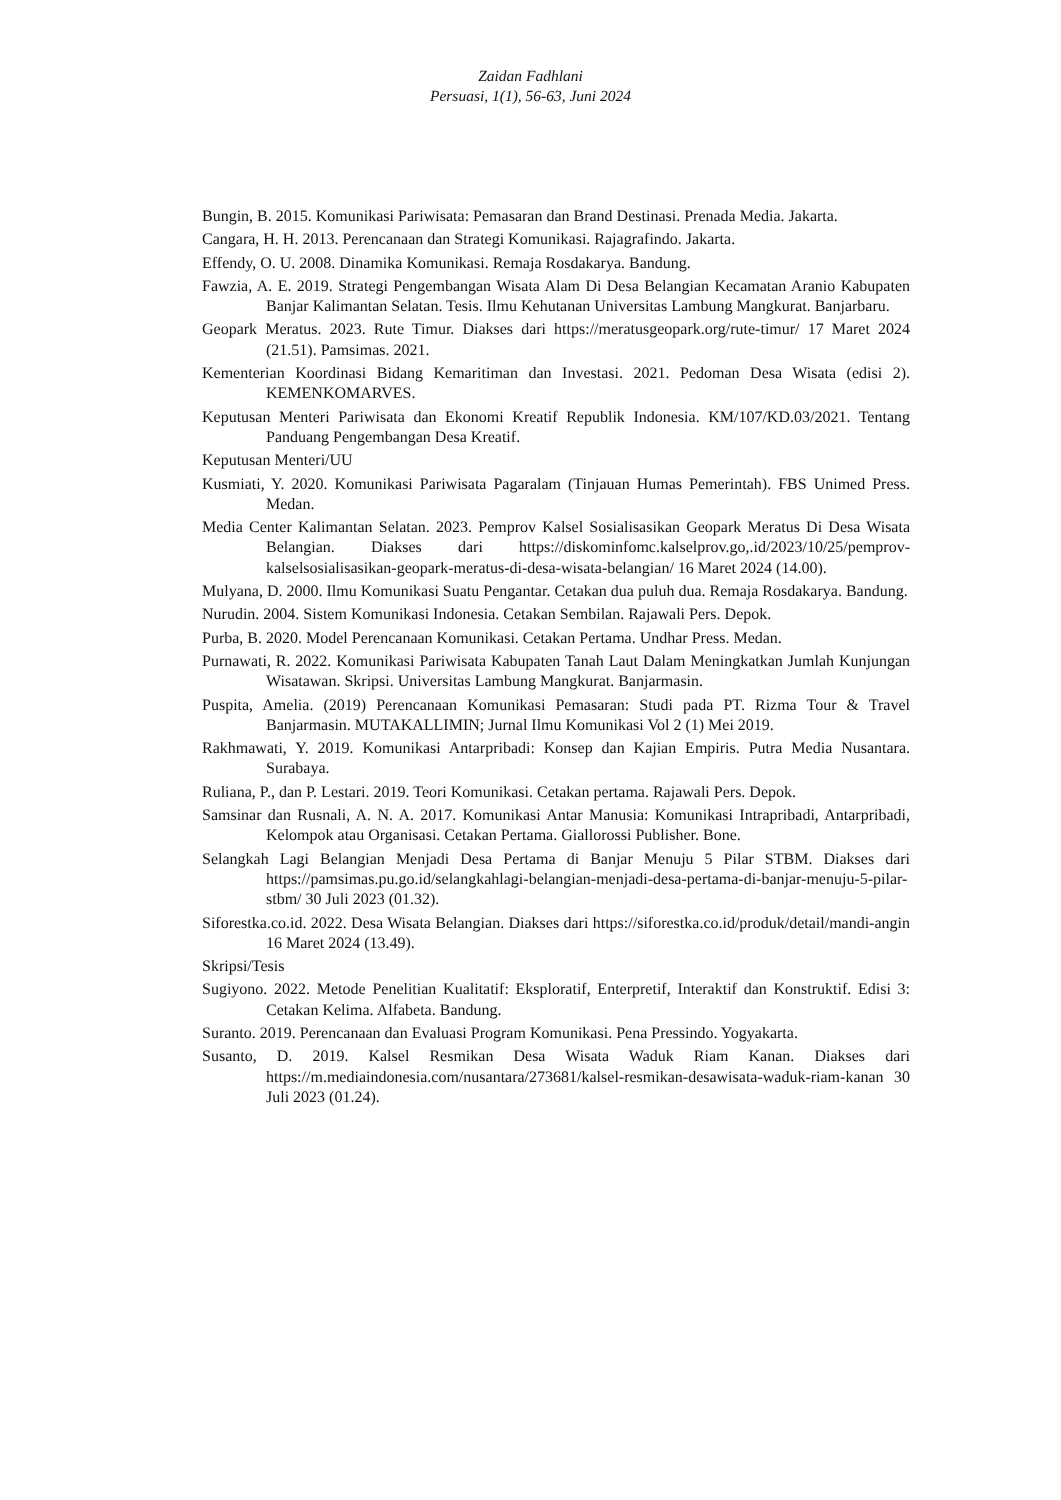Zaidan Fadhlani
Persuasi, 1(1), 56-63, Juni 2024
Bungin, B. 2015. Komunikasi Pariwisata: Pemasaran dan Brand Destinasi. Prenada Media. Jakarta.
Cangara, H. H. 2013. Perencanaan dan Strategi Komunikasi. Rajagrafindo. Jakarta.
Effendy, O. U. 2008. Dinamika Komunikasi. Remaja Rosdakarya. Bandung.
Fawzia, A. E. 2019. Strategi Pengembangan Wisata Alam Di Desa Belangian Kecamatan Aranio Kabupaten Banjar Kalimantan Selatan. Tesis. Ilmu Kehutanan Universitas Lambung Mangkurat. Banjarbaru.
Geopark Meratus. 2023. Rute Timur. Diakses dari https://meratusgeopark.org/rute-timur/ 17 Maret 2024 (21.51). Pamsimas. 2021.
Kementerian Koordinasi Bidang Kemaritiman dan Investasi. 2021. Pedoman Desa Wisata (edisi 2). KEMENKOMARVES.
Keputusan Menteri Pariwisata dan Ekonomi Kreatif Republik Indonesia. KM/107/KD.03/2021. Tentang Panduang Pengembangan Desa Kreatif.
Keputusan Menteri/UU
Kusmiati, Y. 2020. Komunikasi Pariwisata Pagaralam (Tinjauan Humas Pemerintah). FBS Unimed Press. Medan.
Media Center Kalimantan Selatan. 2023. Pemprov Kalsel Sosialisasikan Geopark Meratus Di Desa Wisata Belangian. Diakses dari https://diskominfomc.kalselprov.go,.id/2023/10/25/pemprov-kalselsosialisasikan-geopark-meratus-di-desa-wisata-belangian/ 16 Maret 2024 (14.00).
Mulyana, D. 2000. Ilmu Komunikasi Suatu Pengantar. Cetakan dua puluh dua. Remaja Rosdakarya. Bandung.
Nurudin. 2004. Sistem Komunikasi Indonesia. Cetakan Sembilan. Rajawali Pers. Depok.
Purba, B. 2020. Model Perencanaan Komunikasi. Cetakan Pertama. Undhar Press. Medan.
Purnawati, R. 2022. Komunikasi Pariwisata Kabupaten Tanah Laut Dalam Meningkatkan Jumlah Kunjungan Wisatawan. Skripsi. Universitas Lambung Mangkurat. Banjarmasin.
Puspita, Amelia. (2019) Perencanaan Komunikasi Pemasaran: Studi pada PT. Rizma Tour & Travel Banjarmasin. MUTAKALLIMIN; Jurnal Ilmu Komunikasi Vol 2 (1) Mei 2019.
Rakhmawati, Y. 2019. Komunikasi Antarpribadi: Konsep dan Kajian Empiris. Putra Media Nusantara. Surabaya.
Ruliana, P., dan P. Lestari. 2019. Teori Komunikasi. Cetakan pertama. Rajawali Pers. Depok.
Samsinar dan Rusnali, A. N. A. 2017. Komunikasi Antar Manusia: Komunikasi Intrapribadi, Antarpribadi, Kelompok atau Organisasi. Cetakan Pertama. Giallorossi Publisher. Bone.
Selangkah Lagi Belangian Menjadi Desa Pertama di Banjar Menuju 5 Pilar STBM. Diakses dari https://pamsimas.pu.go.id/selangkahlagi-belangian-menjadi-desa-pertama-di-banjar-menuju-5-pilar-stbm/ 30 Juli 2023 (01.32).
Siforestka.co.id. 2022. Desa Wisata Belangian. Diakses dari https://siforestka.co.id/produk/detail/mandi-angin 16 Maret 2024 (13.49).
Skripsi/Tesis
Sugiyono. 2022. Metode Penelitian Kualitatif: Eksploratif, Enterpretif, Interaktif dan Konstruktif. Edisi 3: Cetakan Kelima. Alfabeta. Bandung.
Suranto. 2019. Perencanaan dan Evaluasi Program Komunikasi. Pena Pressindo. Yogyakarta.
Susanto, D. 2019. Kalsel Resmikan Desa Wisata Waduk Riam Kanan. Diakses dari https://m.mediaindonesia.com/nusantara/273681/kalsel-resmikan-desawisata-waduk-riam-kanan 30 Juli 2023 (01.24).